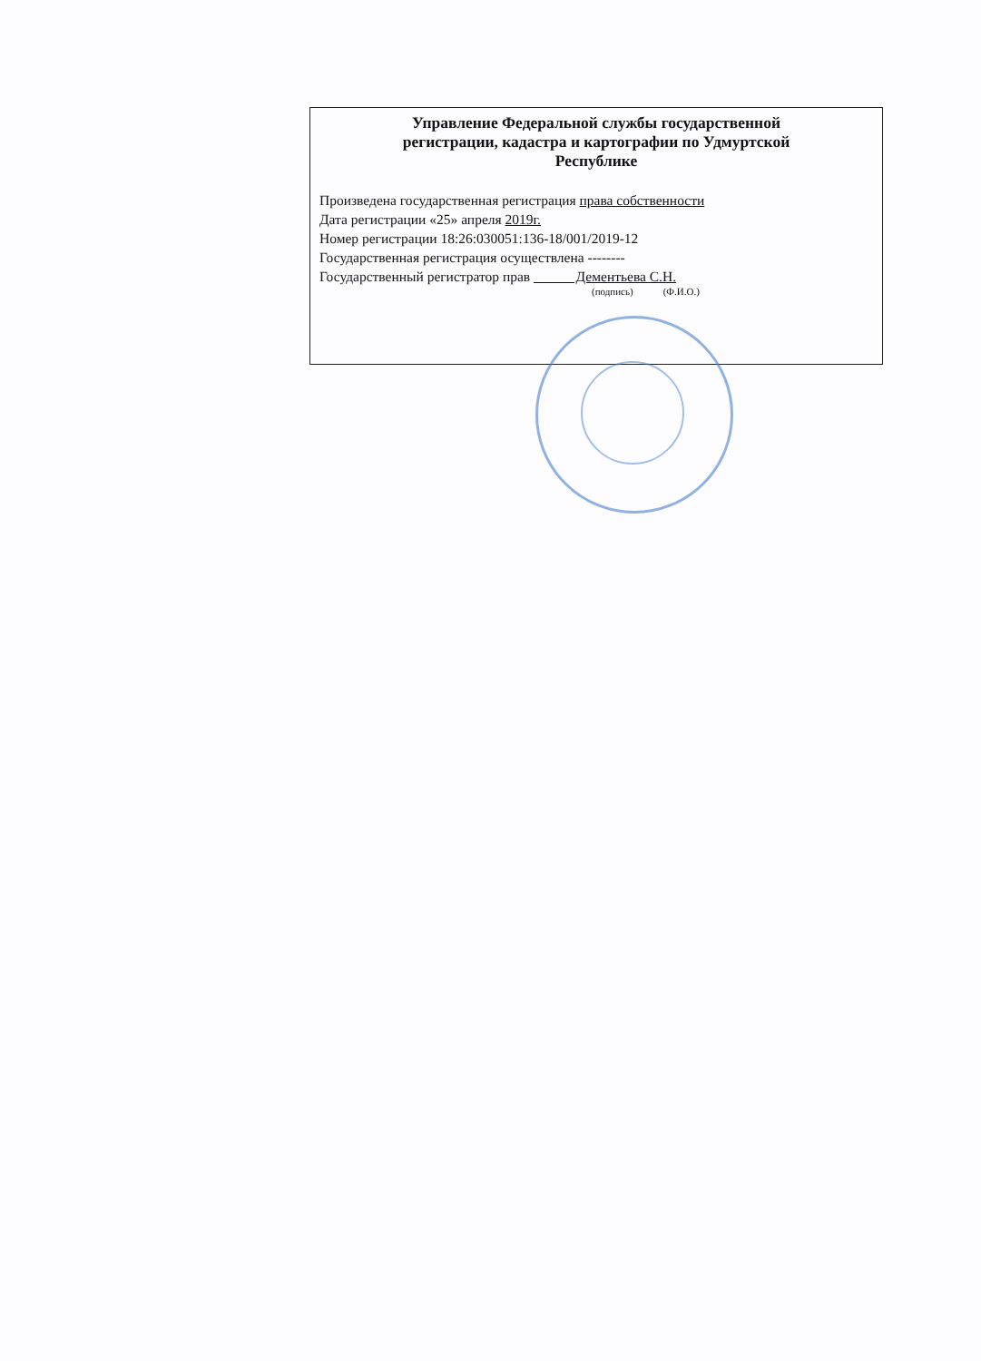Управление Федеральной службы государственной
регистрации, кадастра и картографии по Удмуртской
Республике
Произведена государственная регистрация права собственности
Дата регистрации «25» апреля 2019г.
Номер регистрации 18:26:030051:136-18/001/2019-12
Государственная регистрация осуществлена --------
Государственный регистратор прав Дементьева С.Н.
(подпись) (Ф.И.О.)